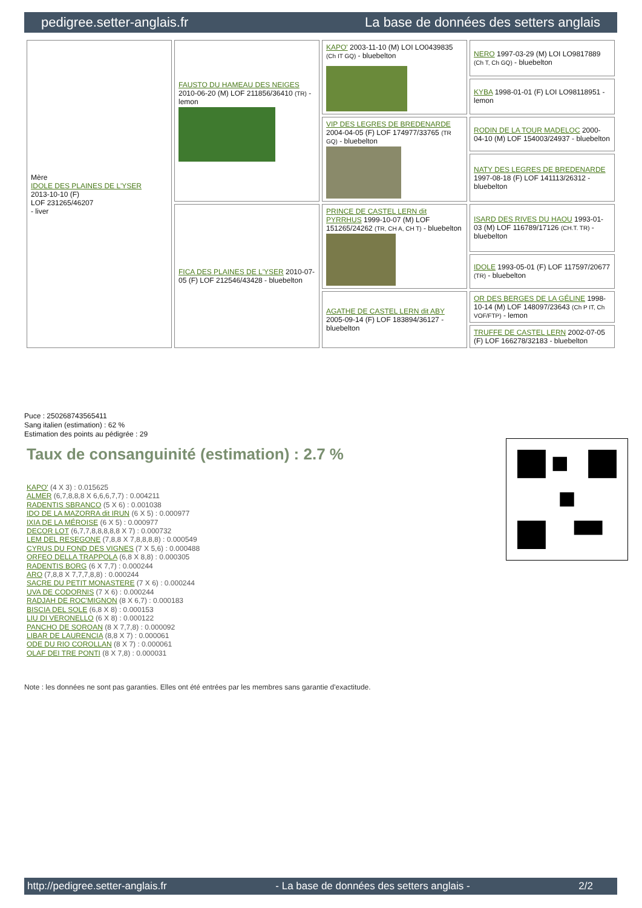pedigree.setter-anglais.fr La base de données des setters anglais
| Mère IDOLE DES PLAINES DE L'YSER 2013-10-10 (F) LOF 231265/46207 - liver | FAUSTO DU HAMEAU DES NEIGES 2010-06-20 (M) LOF 211856/36410 (TR) - lemon | KAPO' 2003-11-10 (M) LOI LO0439835 (Ch IT GQ) - bluebelton | NERO 1997-03-29 (M) LOI LO9817889 (Ch T, Ch GQ) - bluebelton |
| | | | KYBA 1998-01-01 (F) LOI LO98118951 - lemon |
| | | VIP DES LEGRES DE BREDENARDE 2004-04-05 (F) LOF 174977/33765 (TR GQ) - bluebelton | RODIN DE LA TOUR MADELOC 2000-04-10 (M) LOF 154003/24937 - bluebelton |
| | | | NATY DES LEGRES DE BREDENARDE 1997-08-18 (F) LOF 141113/26312 - bluebelton |
| | FICA DES PLAINES DE L'YSER 2010-07-05 (F) LOF 212546/43428 - bluebelton | PRINCE DE CASTEL LERN dit PYRRHUS 1999-10-07 (M) LOF 151265/24262 (TR, CH A, CH T) - bluebelton | ISARD DES RIVES DU HAOU 1993-01-03 (M) LOF 116789/17126 (CH.T. TR) - bluebelton |
| | | | IDOLE 1993-05-01 (F) LOF 117597/20677 (TR) - bluebelton |
| | | AGATHE DE CASTEL LERN dit ABY 2005-09-14 (F) LOF 183894/36127 - bluebelton | OR DES BERGES DE LA GÉLINE 1998-10-14 (M) LOF 148097/23643 (Ch P IT, Ch VOF/FTP) - lemon |
| | | | TRUFFE DE CASTEL LERN 2002-07-05 (F) LOF 166278/32183 - bluebelton |
Puce : 250268743565411
Sang italien (estimation) : 62 %
Estimation des points au pédigrée : 29
Taux de consanguinité (estimation) : 2.7 %
KAPO' (4 X 3) : 0.015625
ALMER (6,7,8,8,8 X 6,6,6,7,7) : 0.004211
RADENTIS SBRANCO (5 X 6) : 0.001038
IDO DE LA MAZORRA dit IRUN (6 X 5) : 0.000977
IXIA DE LA MÉROISE (6 X 5) : 0.000977
DECOR LOT (6,7,7,8,8,8,8,8 X 7) : 0.000732
LEM DEL RESEGONE (7,8,8 X 7,8,8,8,8) : 0.000549
CYRUS DU FOND DES VIGNES (7 X 5,6) : 0.000488
ORFEO DELLA TRAPPOLA (6,8 X 8,8) : 0.000305
RADENTIS BORG (6 X 7,7) : 0.000244
ARO (7,8,8 X 7,7,7,8,8) : 0.000244
SACRE DU PETIT MONASTERE (7 X 6) : 0.000244
UVA DE CODORNIS (7 X 6) : 0.000244
RADJAH DE ROC'MIGNON (8 X 6,7) : 0.000183
BISCIA DEL SOLE (6,8 X 8) : 0.000153
LIU DI VERONELLO (6 X 8) : 0.000122
PANCHO DE SOROAN (8 X 7,7,8) : 0.000092
LIBAR DE LAURENCIA (8,8 X 7) : 0.000061
ODE DU RIO COROLLAN (8 X 7) : 0.000061
OLAF DEI TRE PONTI (8 X 7,8) : 0.000031
Note : les données ne sont pas garanties. Elles ont été entrées par les membres sans garantie d'exactitude.
http://pedigree.setter-anglais.fr - La base de données des setters anglais - 2/2